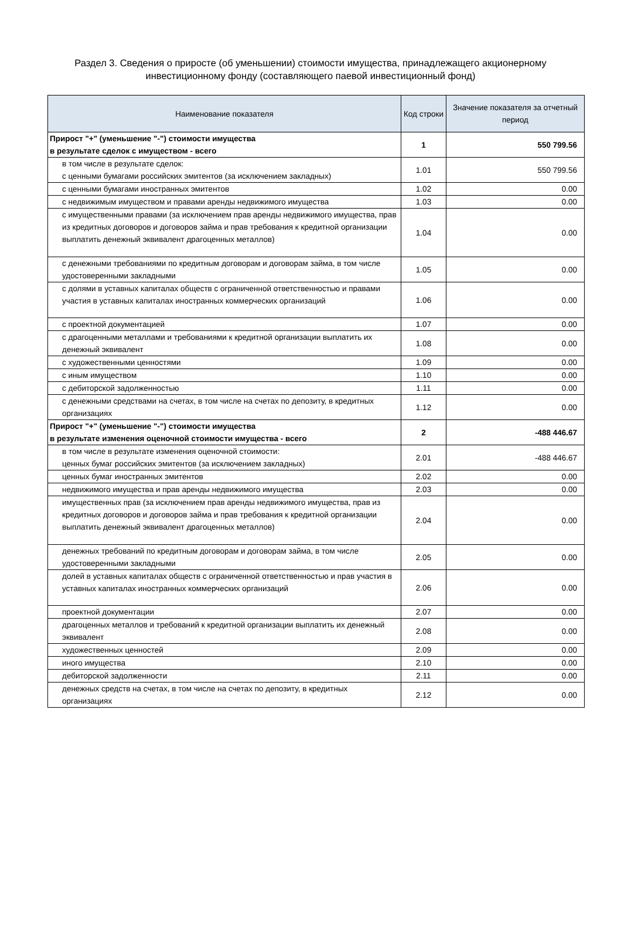Раздел 3. Сведения о приросте (об уменьшении) стоимости имущества, принадлежащего акционерному инвестиционному фонду (составляющего паевой инвестиционный фонд)
| Наименование показателя | Код строки | Значение показателя за отчетный период |
| --- | --- | --- |
| Прирост "+" (уменьшение "-") стоимости имущества в результате сделок с имуществом - всего | 1 | 550 799.56 |
| в том числе в результате сделок: с ценными бумагами российских эмитентов (за исключением закладных) | 1.01 | 550 799.56 |
| с ценными бумагами иностранных эмитентов | 1.02 | 0.00 |
| с недвижимым имуществом и правами аренды недвижимого имущества | 1.03 | 0.00 |
| с имущественными правами (за исключением прав аренды недвижимого имущества, прав из кредитных договоров и договоров займа и прав требования к кредитной организации выплатить денежный эквивалент драгоценных металлов) | 1.04 | 0.00 |
| с денежными требованиями по кредитным договорам и договорам займа, в том числе удостоверенными закладными | 1.05 | 0.00 |
| с долями в уставных капиталах обществ с ограниченной ответственностью и правами участия в уставных капиталах иностранных коммерческих организаций | 1.06 | 0.00 |
| с проектной документацией | 1.07 | 0.00 |
| с драгоценными металлами и требованиями к кредитной организации выплатить их денежный эквивалент | 1.08 | 0.00 |
| с художественными ценностями | 1.09 | 0.00 |
| с иным имуществом | 1.10 | 0.00 |
| с дебиторской задолженностью | 1.11 | 0.00 |
| с денежными средствами на счетах, в том числе на счетах по депозиту, в кредитных организациях | 1.12 | 0.00 |
| Прирост "+" (уменьшение "-") стоимости имущества в результате изменения оценочной стоимости имущества - всего | 2 | -488 446.67 |
| в том числе в результате изменения оценочной стоимости: ценных бумаг российских эмитентов (за исключением закладных) | 2.01 | -488 446.67 |
| ценных бумаг иностранных эмитентов | 2.02 | 0.00 |
| недвижимого имущества и прав аренды недвижимого имущества | 2.03 | 0.00 |
| имущественных прав (за исключением прав аренды недвижимого имущества, прав из кредитных договоров и договоров займа и прав требования к кредитной организации выплатить денежный эквивалент драгоценных металлов) | 2.04 | 0.00 |
| денежных требований по кредитным договорам и договорам займа, в том числе удостоверенными закладными | 2.05 | 0.00 |
| долей в уставных капиталах обществ с ограниченной ответственностью и прав участия в уставных капиталах иностранных коммерческих организаций | 2.06 | 0.00 |
| проектной документации | 2.07 | 0.00 |
| драгоценных металлов и требований к кредитной организации выплатить их денежный эквивалент | 2.08 | 0.00 |
| художественных ценностей | 2.09 | 0.00 |
| иного имущества | 2.10 | 0.00 |
| дебиторской задолженности | 2.11 | 0.00 |
| денежных средств на счетах, в том числе на счетах по депозиту, в кредитных организациях | 2.12 | 0.00 |